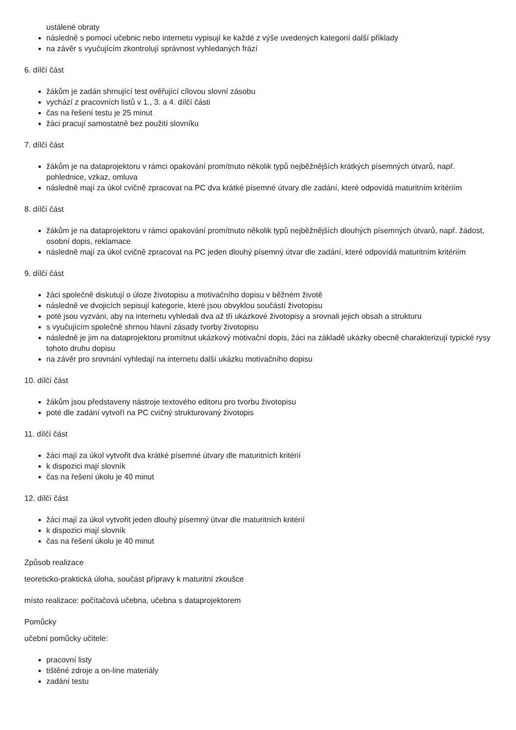ustálené obraty
následně s pomocí učebnic nebo internetu vypisují ke každé z výše uvedených kategorií další příklady
na závěr s vyučujícím zkontrolují správnost vyhledaných frází
6. dílčí část
žákům je zadán shrnující test ověřující cílovou slovní zásobu
vychází z pracovních listů v 1., 3. a 4. dílčí části
čas na řešení testu je 25 minut
žáci pracují samostatně bez použití slovníku
7. dílčí část
žákům je na dataprojektoru v rámci opakování promítnuto několik typů nejběžnějších krátkých písemných útvarů, např. pohlednice, vzkaz, omluva
následně mají za úkol cvičně zpracovat na PC dva krátké písemné útvary dle zadání, které odpovídá maturitním kritériím
8. dílčí část
žákům je na dataprojektoru v rámci opakování promítnuto několik typů nejběžnějších dlouhých písemných útvarů, např. žádost, osobní dopis, reklamace
následně mají za úkol cvičně zpracovat na PC jeden dlouhý písemný útvar dle zadání, které odpovídá maturitním kritériím
9. dílčí část
žáci společně diskutují o úloze životopisu a motivačního dopisu v běžném životě
následně ve dvojicích sepisují kategorie, které jsou obvyklou součástí životopisu
poté jsou vyzváni, aby na internetu vyhledali dva až tři ukázkové životopisy a srovnali jejich obsah a strukturu
s vyučujícím společně shrnou hlavní zásady tvorby životopisu
následně je jim na dataprojektoru promítnut ukázkový motivační dopis, žáci na základě ukázky obecně charakterizují typické rysy tohoto druhu dopisu
na závěr pro srovnání vyhledají na internetu další ukázku motivačního dopisu
10. dílčí část
žákům jsou představeny nástroje textového editoru pro tvorbu životopisu
poté dle zadání vytvoří na PC cvičný strukturovaný životopis
11. dílčí část
žáci mají za úkol vytvořit dva krátké písemné útvary dle maturitních kritérií
k dispozici mají slovník
čas na řešení úkolu je 40 minut
12. dílčí část
žáci mají za úkol vytvořit jeden dlouhý písemný útvar dle maturitních kritérií
k dispozici mají slovník
čas na řešení úkolu je 40 minut
Způsob realizace
teoreticko-praktická úloha, součást přípravy k maturitní zkoušce
místo realizace: počítačová učebna, učebna s dataprojektorem
Pomůcky
učební pomůcky učitele:
pracovní listy
tištěné zdroje a on-line materiály
zadání testu